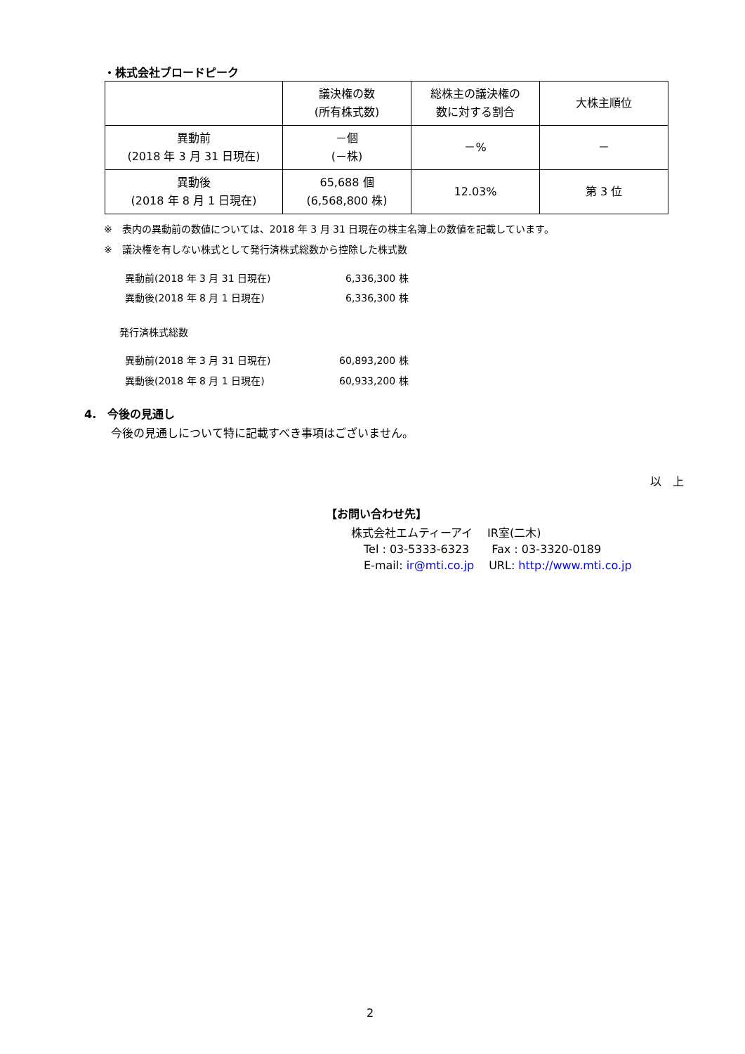・株式会社ブロードピーク
| | 議決権の数 (所有株式数) | 総株主の議決権の 数に対する割合 | 大株主順位 |
| 異動前 (2018 年 3 月 31 日現在) | －個 (－株) | －% | － |
| 異動後 (2018 年 8 月 1 日現在) | 65,688 個 (6,568,800 株) | 12.03% | 第 3 位 |
※　表内の異動前の数値については、2018 年 3 月 31 日現在の株主名簿上の数値を記載しています。
※　議決権を有しない株式として発行済株式総数から控除した株式数
異動前(2018 年 3 月 31 日現在) 6,336,300 株
異動後(2018 年 8 月 1 日現在) 6,336,300 株
発行済株式総数
異動前(2018 年 3 月 31 日現在) 60,893,200 株
異動後(2018 年 8 月 1 日現在) 60,933,200 株
4.　今後の見通し
今後の見通しについて特に記載すべき事項はございません。
以　上
【お問い合わせ先】
株式会社エムティーアイ　 IR室(二木)
Tel : 03-5333-6323　　Fax : 03-3320-0189
E-mail: ir@mti.co.jp　 URL: http://www.mti.co.jp
2